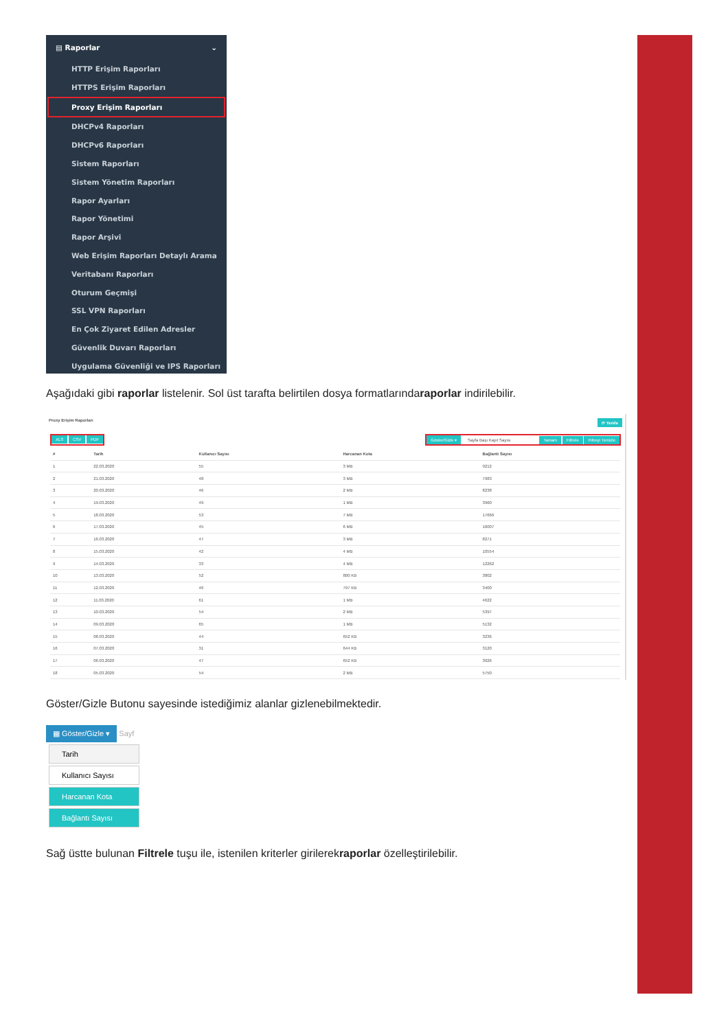▤ Raporlar ⌄
HTTP Erişim Raporları
HTTPS Erişim Raporları
Proxy Erişim Raporları
DHCPv4 Raporları
DHCPv6 Raporları
Sistem Raporları
Sistem Yönetim Raporları
Rapor Ayarları
Rapor Yönetimi
Rapor Arşivi
Web Erişim Raporları Detaylı Arama
Veritabanı Raporları
Oturum Geçmişi
SSL VPN Raporları
En Çok Ziyaret Edilen Adresler
Güvenlik Duvarı Raporları
Uygulama Güvenliği ve IPS Raporları
Aşağıdaki gibi raporlar listelenir. Sol üst tarafta belirtilen dosya formatlarındaraporlar indirilebilir.
Proxy Erişim Raporları ⟳ Yenile
XLS CSV PDF Göster/Gizle ▾ Sayfa Başı Kayıt Sayısı Tamam Filtrele Filtreyi Temizle
| # | Tarih | Kullanıcı Sayısı | Harcanan Kota | Bağlantı Sayısı |
| --- | --- | --- | --- | --- |
| 1 | 22.03.2020 | 55 | 3 MB | 9212 |
| 2 | 21.03.2020 | 48 | 3 MB | 7983 |
| 3 | 20.03.2020 | 46 | 2 MB | 8238 |
| 4 | 19.03.2020 | 49 | 1 MB | 3960 |
| 5 | 18.03.2020 | 53 | 7 MB | 17666 |
| 6 | 17.03.2020 | 45 | 6 MB | 16007 |
| 7 | 16.03.2020 | 47 | 3 MB | 8271 |
| 8 | 15.03.2020 | 42 | 4 MB | 10554 |
| 9 | 14.03.2020 | 33 | 4 MB | 12262 |
| 10 | 13.03.2020 | 52 | 800 KB | 3802 |
| 11 | 12.03.2020 | 46 | 797 KB | 3400 |
| 12 | 11.03.2020 | 61 | 1 MB | 4622 |
| 13 | 10.03.2020 | 54 | 2 MB | 5397 |
| 14 | 09.03.2020 | 65 | 1 MB | 5132 |
| 15 | 08.03.2020 | 44 | 652 KB | 3236 |
| 16 | 07.03.2020 | 31 | 644 KB | 3120 |
| 17 | 06.03.2020 | 47 | 652 KB | 3026 |
| 18 | 05.03.2020 | 54 | 2 MB | 5750 |
Göster/Gizle Butonu sayesinde istediğimiz alanlar gizlenebilmektedir.
▦ Göster/Gizle ▾ Sayf
Tarih
Kullanıcı Sayısı
Harcanan Kota
Bağlantı Sayısı
Sağ üstte bulunan Filtrele tuşu ile, istenilen kriterler girilerekraporlar özelleştirilebilir.